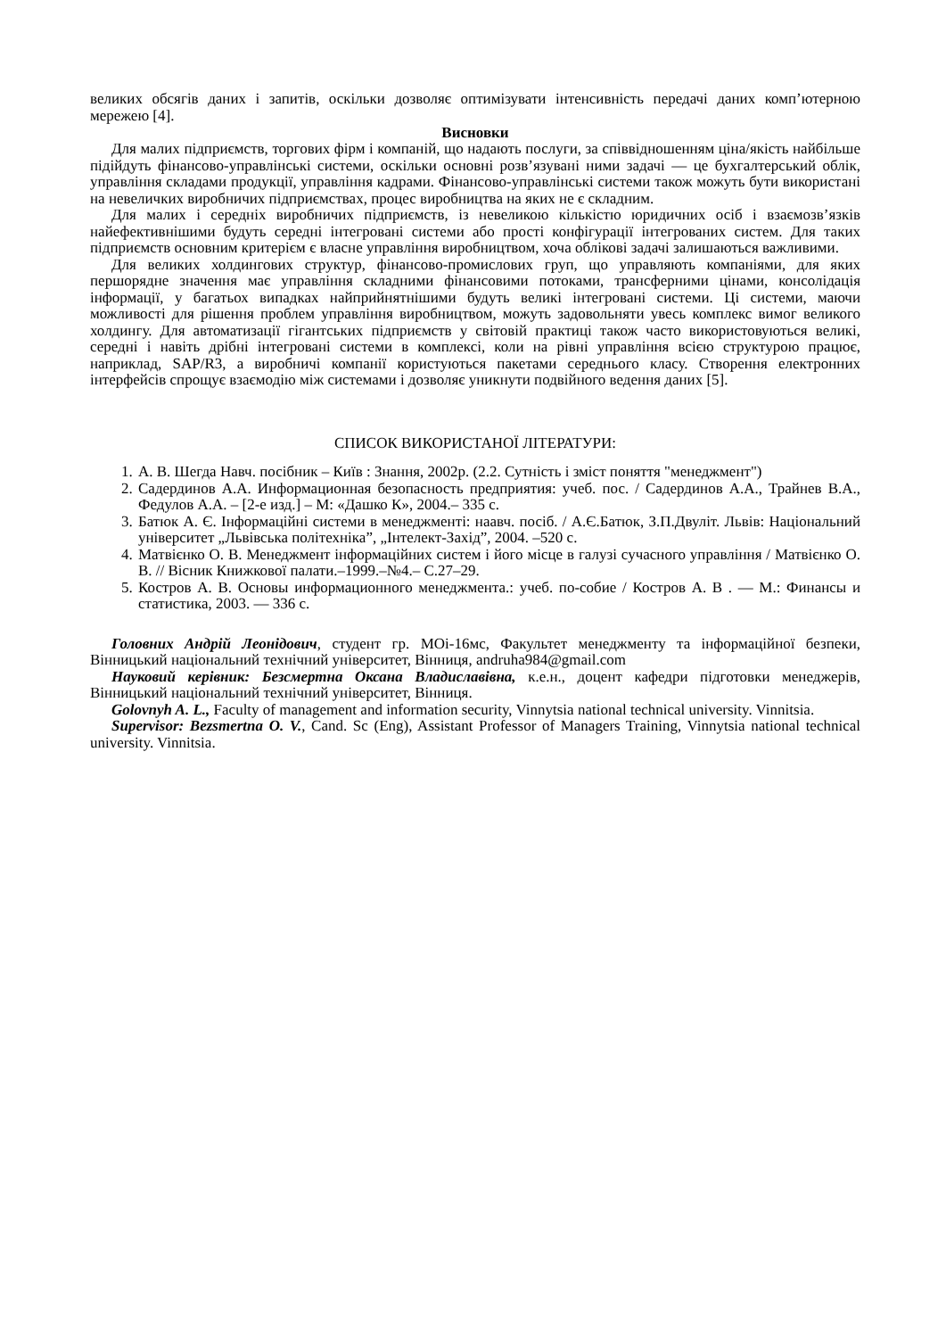великих обсягів даних і запитів, оскільки дозволяє оптимізувати інтенсивність передачі даних комп’ютерною мережею [4].
Висновки
Для малих підприємств, торгових фірм і компаній, що надають послуги, за співвідношенням ціна/якість найбільше підійдуть фінансово-управлінські системи, оскільки основні розв’язувані ними задачі — це бухгалтерський облік, управління складами продукції, управління кадрами. Фінансово-управлінські системи також можуть бути використані на невеличких виробничих підприємствах, процес виробництва на яких не є складним.
Для малих і середніх виробничих підприємств, із невеликою кількістю юридичних осіб і взаємозв’язків найефективнішими будуть середні інтегровані системи або прості конфігурації інтегрованих систем. Для таких підприємств основним критерієм є власне управління виробництвом, хоча облікові задачі залишаються важливими.
Для великих холдингових структур, фінансово-промислових груп, що управляють компаніями, для яких першорядне значення має управління складними фінансовими потоками, трансферними цінами, консолідація інформації, у багатьох випадках найприйнятнішими будуть великі інтегровані системи. Ці системи, маючи можливості для рішення проблем управління виробництвом, можуть задовольняти увесь комплекс вимог великого холдингу. Для автоматизації гігантських підприємств у світовій практиці також часто використовуються великі, середні і навіть дрібні інтегровані системи в комплексі, коли на рівні управління всією структурою працює, наприклад, SAP/R3, а виробничі компанії користуються пакетами середнього класу. Створення електронних інтерфейсів спрощує взаємодію між системами і дозволяє уникнути подвійного ведення даних [5].
СПИСОК ВИКОРИСТАНОЇ ЛІТЕРАТУРИ:
1. А. В. Шегда Навч. посібник – Київ : Знання, 2002р. (2.2. Сутність і зміст поняття "менеджмент")
2. Садердинов А.А. Информационная безопасность предприятия: учеб. пос. / Садердинов А.А., Трайнев В.А., Федулов А.А. – [2-е изд.] – М: «Дашко К», 2004.– 335 с.
3. Батюк А. Є. Інформаційні системи в менеджменті: наавч. посіб. / А.Є.Батюк, З.П.Двуліт. Львів: Національний університет „Львівська політехніка”, „Інтелект-Захід”, 2004. –520 с.
4. Матвієнко О. В. Менеджмент інформаційних систем і його місце в галузі сучасного управління / Матвієнко О. В. // Вісник Книжкової палати.–1999.–№4.– С.27–29.
5. Костров А. В. Основы информационного менеджмента.: учеб. по-собие / Костров А. В . — М.: Финансы и статистика, 2003. — 336 с.
Головних Андрій Леонідович, студент гр. МОі-16мс, Факультет менеджменту та інформаційної безпеки, Вінницький національний технічний університет, Вінниця, andruha984@gmail.com
Науковий керівник: Безсмертна Оксана Владиславівна, к.е.н., доцент кафедри підготовки менеджерів, Вінницький національний технічний університет, Вінниця.
Golovnyh A. L., Faculty of management and information security, Vinnytsia national technical university. Vinnitsia.
Supervisor: Bezsmertna O. V., Cand. Sc (Eng), Assistant Professor of Managers Training, Vinnytsia national technical university. Vinnitsia.